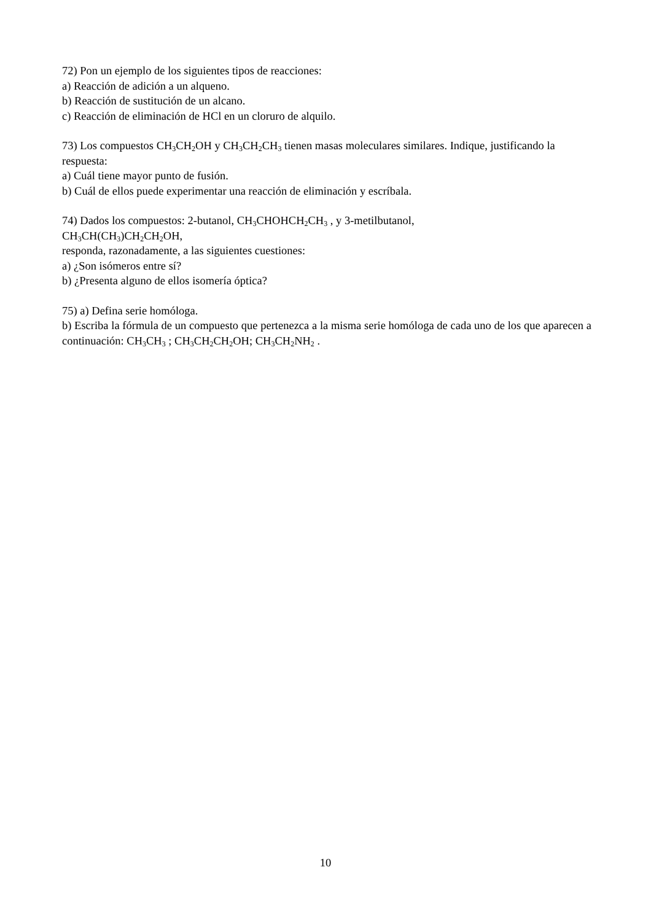72) Pon un ejemplo de los siguientes tipos de reacciones:
a) Reacción de adición a un alqueno.
b) Reacción de sustitución de un alcano.
c) Reacción de eliminación de HCl en un cloruro de alquilo.
73) Los compuestos CH<sub>3</sub>CH<sub>2</sub>OH y CH<sub>3</sub>CH<sub>2</sub>CH<sub>3</sub> tienen masas moleculares similares. Indique, justificando la respuesta:
a) Cuál tiene mayor punto de fusión.
b) Cuál de ellos puede experimentar una reacción de eliminación y escríbala.
74) Dados los compuestos: 2-butanol, CH<sub>3</sub>CHOHCH<sub>2</sub>CH<sub>3</sub> , y 3-metilbutanol,
CH<sub>3</sub>CH(CH<sub>3</sub>)CH<sub>2</sub>CH<sub>2</sub>OH,
responda, razonadamente, a las siguientes cuestiones:
a) ¿Son isómeros entre sí?
b) ¿Presenta alguno de ellos isomería óptica?
75) a) Defina serie homóloga.
b) Escriba la fórmula de un compuesto que pertenezca a la misma serie homóloga de cada uno de los que aparecen a continuación: CH<sub>3</sub>CH<sub>3</sub> ; CH<sub>3</sub>CH<sub>2</sub>CH<sub>2</sub>OH; CH<sub>3</sub>CH<sub>2</sub>NH<sub>2</sub> .
10